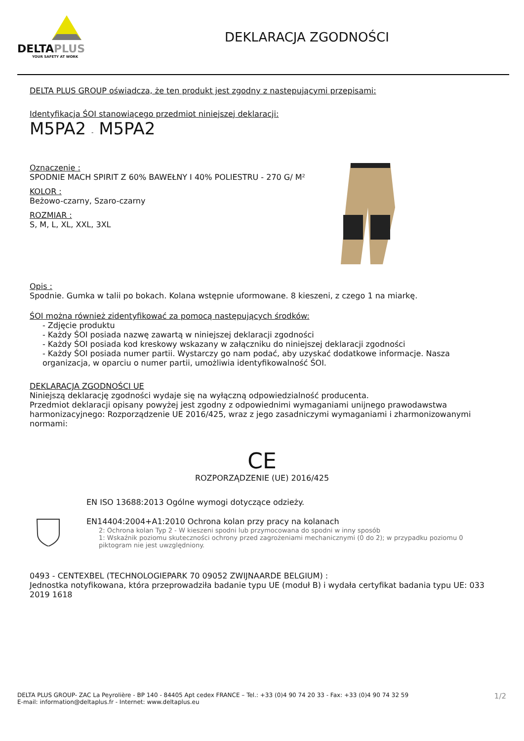DELTAPLUS
YOUR SAFETY AT WORK
DEKLARACJA ZGODNOŚCI
DELTA PLUS GROUP oświadcza, że ten produkt jest zgodny z następującymi przepisami:
Identyfikacja ŚOI stanowiącego przedmiot niniejszej deklaracji:
M5PA2 - M5PA2
Oznaczenie :
SPODNIE MACH SPIRIT Z 60% BAWEŁNY I 40% POLIESTRU - 270 G/ M²
KOLOR :
Beżowo-czarny, Szaro-czarny
ROZMIAR :
S, M, L, XL, XXL, 3XL
Opis :
Spodnie. Gumka w talii po bokach. Kolana wstępnie uformowane. 8 kieszeni, z czego 1 na miarkę.
ŚOI można również zidentyfikować za pomocą następujących środków:
- Zdjęcie produktu
- Każdy ŚOI posiada nazwę zawartą w niniejszej deklaracji zgodności
- Każdy ŚOI posiada kod kreskowy wskazany w załączniku do niniejszej deklaracji zgodności
- Każdy ŚOI posiada numer partii. Wystarczy go nam podać, aby uzyskać dodatkowe informacje. Nasza organizacja, w oparciu o numer partii, umożliwia identyfikowalność ŚOI.
DEKLARACJA ZGODNOŚCI UE
Niniejszą deklarację zgodności wydaje się na wyłączną odpowiedzialność producenta.
Przedmiot deklaracji opisany powyżej jest zgodny z odpowiednimi wymaganiami unijnego prawodawstwa harmonizacyjnego: Rozporządzenie UE 2016/425, wraz z jego zasadniczymi wymaganiami i zharmonizowanymi normami:
CE
ROZPORZĄDZENIE (UE) 2016/425
EN ISO 13688:2013 Ogólne wymogi dotyczące odzieży.
EN14404:2004+A1:2010 Ochrona kolan przy pracy na kolanach
2: Ochrona kolan Typ 2 - W kieszeni spodni lub przymocowana do spodni w inny sposób
1: Wskaźnik poziomu skuteczności ochrony przed zagrożeniami mechanicznymi (0 do 2); w przypadku poziomu 0 piktogram nie jest uwzględniony.
0493 - CENTEXBEL (TECHNOLOGIEPARK 70 09052 ZWIJNAARDE BELGIUM) :
Jednostka notyfikowana, która przeprowadziła badanie typu UE (moduł B) i wydała certyfikat badania typu UE: 033 2019 1618
DELTA PLUS GROUP- ZAC La Peyrolière - BP 140 - 84405 Apt cedex FRANCE – Tel.: +33 (0)4 90 74 20 33 - Fax: +33 (0)4 90 74 32 59
E-mail: information@deltaplus.fr - Internet: www.deltaplus.eu
1/2